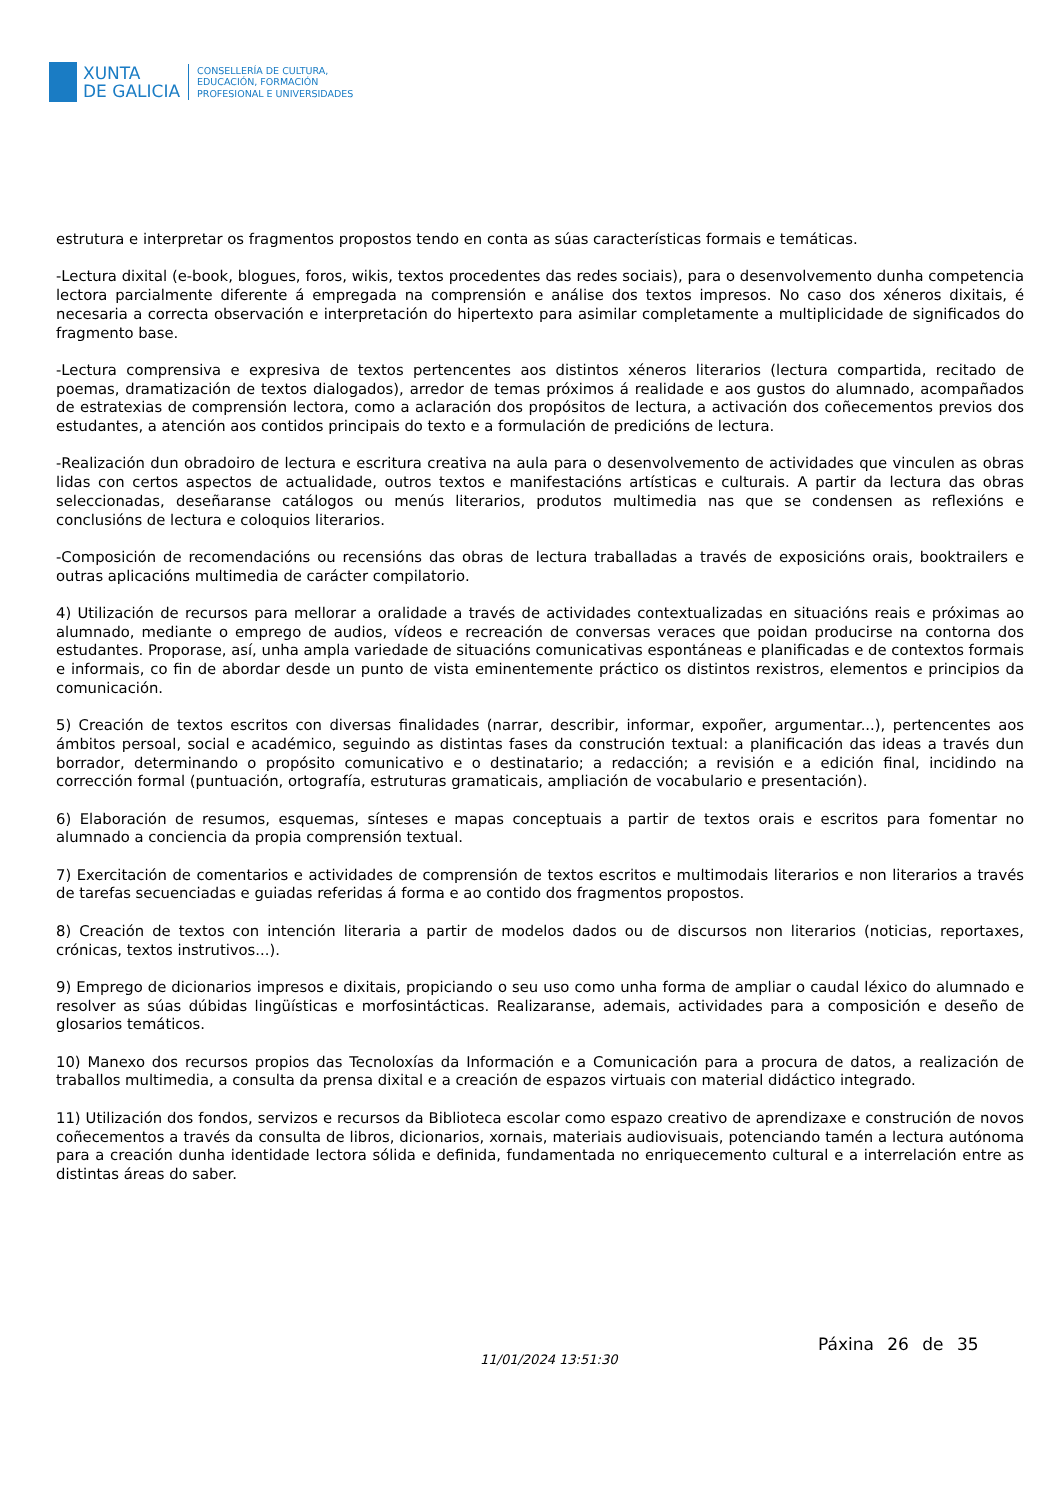XUNTA
DE GALICIA
CONSELLERÍA DE CULTURA,
EDUCACIÓN, FORMACIÓN
PROFESIONAL E UNIVERSIDADES
estrutura e interpretar os fragmentos propostos tendo en conta as súas características formais e temáticas.
-Lectura dixital (e-book, blogues, foros, wikis, textos procedentes das redes sociais), para o desenvolvemento dunha competencia lectora parcialmente diferente á empregada na comprensión e análise dos textos impresos. No caso dos xéneros dixitais, é necesaria a correcta observación e interpretación do hipertexto para asimilar completamente a multiplicidade de significados do fragmento base.
-Lectura comprensiva e expresiva de textos pertencentes aos distintos xéneros literarios (lectura compartida, recitado de poemas, dramatización de textos dialogados), arredor de temas próximos á realidade e aos gustos do alumnado, acompañados de estratexias de comprensión lectora, como a aclaración dos propósitos de lectura, a activación dos coñecementos previos dos estudantes, a atención aos contidos principais do texto e a formulación de predicións de lectura.
-Realización dun obradoiro de lectura e escritura creativa na aula para o desenvolvemento de actividades que vinculen as obras lidas con certos aspectos de actualidade, outros textos e manifestacións artísticas e culturais. A partir da lectura das obras seleccionadas, deseñaranse catálogos ou menús literarios, produtos multimedia nas que se condensen as reflexións e conclusións de lectura e coloquios literarios.
-Composición de recomendacións ou recensións das obras de lectura traballadas a través de exposicións orais, booktrailers e outras aplicacións multimedia de carácter compilatorio.
4) Utilización de recursos para mellorar a oralidade a través de actividades contextualizadas en situacións reais e próximas ao alumnado, mediante o emprego de audios, vídeos e recreación de conversas veraces que poidan producirse na contorna dos estudantes. Proporase, así, unha ampla variedade de situacións comunicativas espontáneas e planificadas e de contextos formais e informais, co fin de abordar desde un punto de vista eminentemente práctico os distintos rexistros, elementos e principios da comunicación.
5) Creación de textos escritos con diversas finalidades (narrar, describir, informar, expoñer, argumentar...), pertencentes aos ámbitos persoal, social e académico, seguindo as distintas fases da construción textual: a planificación das ideas a través dun borrador, determinando o propósito comunicativo e o destinatario; a redacción; a revisión e a edición final, incidindo na corrección formal (puntuación, ortografía, estruturas gramaticais, ampliación de vocabulario e presentación).
6) Elaboración de resumos, esquemas, sínteses e mapas conceptuais a partir de textos orais e escritos para fomentar no alumnado a conciencia da propia comprensión textual.
7) Exercitación de comentarios e actividades de comprensión de textos escritos e multimodais literarios e non literarios a través de tarefas secuenciadas e guiadas referidas á forma e ao contido dos fragmentos propostos.
8) Creación de textos con intención literaria a partir de modelos dados ou de discursos non literarios (noticias, reportaxes, crónicas, textos instrutivos...).
9) Emprego de dicionarios impresos e dixitais, propiciando o seu uso como unha forma de ampliar o caudal léxico do alumnado e resolver as súas dúbidas lingüísticas e morfosintácticas. Realizaranse, ademais, actividades para a composición e deseño de glosarios temáticos.
10) Manexo dos recursos propios das Tecnoloxías da Información e a Comunicación para a procura de datos, a realización de traballos multimedia, a consulta da prensa dixital e a creación de espazos virtuais con material didáctico integrado.
11) Utilización dos fondos, servizos e recursos da Biblioteca escolar como espazo creativo de aprendizaxe e construción de novos coñecementos a través da consulta de libros, dicionarios, xornais, materiais audiovisuais, potenciando tamén a lectura autónoma para a creación dunha identidade lectora sólida e definida, fundamentada no enriquecemento cultural e a interrelación entre as distintas áreas do saber.
11/01/2024 13:51:30
Páxina 26 de 35